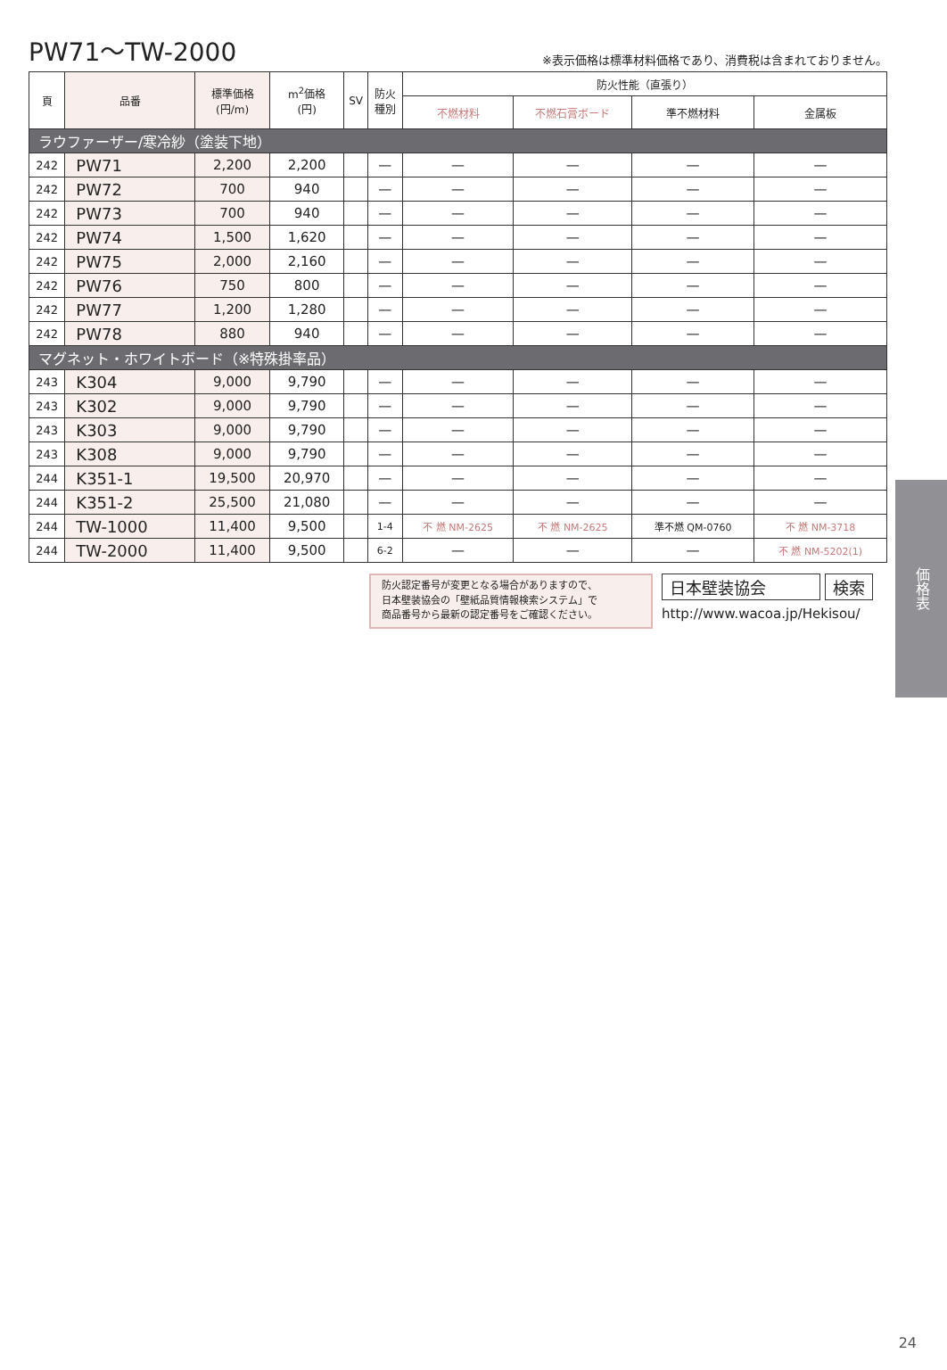PW71〜TW-2000
※表示価格は標準材料価格であり、消費税は含まれておりません。
| 頁 | 品番 | 標準価格 (円/m) | m<sup>2</sup>価格 (円) | SV | 防火 種別 | 防火性能（直張り） | | | |
| --- | --- | --- | --- | --- | --- | --- | --- | --- | --- |
| | | | | | | 不燃材料 | 不燃石膏ボード | 準不燃材料 | 金属板 |
| ラウファーザー/寒冷紗（塗装下地） | | | | | | | | | |
| 242 | PW71 | 2,200 | 2,200 | | — | — | — | — | — |
| 242 | PW72 | 700 | 940 | | — | — | — | — | — |
| 242 | PW73 | 700 | 940 | | — | — | — | — | — |
| 242 | PW74 | 1,500 | 1,620 | | — | — | — | — | — |
| 242 | PW75 | 2,000 | 2,160 | | — | — | — | — | — |
| 242 | PW76 | 750 | 800 | | — | — | — | — | — |
| 242 | PW77 | 1,200 | 1,280 | | — | — | — | — | — |
| 242 | PW78 | 880 | 940 | | — | — | — | — | — |
| マグネット・ホワイトボード（※特殊掛率品） | | | | | | | | | |
| 243 | K304 | 9,000 | 9,790 | | — | — | — | — | — |
| 243 | K302 | 9,000 | 9,790 | | — | — | — | — | — |
| 243 | K303 | 9,000 | 9,790 | | — | — | — | — | — |
| 243 | K308 | 9,000 | 9,790 | | — | — | — | — | — |
| 244 | K351-1 | 19,500 | 20,970 | | — | — | — | — | — |
| 244 | K351-2 | 25,500 | 21,080 | | — | — | — | — | — |
| 244 | TW-1000 | 11,400 | 9,500 | | 1-4 | 不 燃 NM-2625 | 不 燃 NM-2625 | 準不燃 QM-0760 | 不 燃 NM-3718 |
| 244 | TW-2000 | 11,400 | 9,500 | | 6-2 | — | — | — | 不 燃 NM-5202(1) |
防火認定番号が変更となる場合がありますので、
日本壁装協会の「壁紙品質情報検索システム」で
商品番号から最新の認定番号をご確認ください。
日本壁装協会 検索
http://www.wacoa.jp/Hekisou/
価格表
24